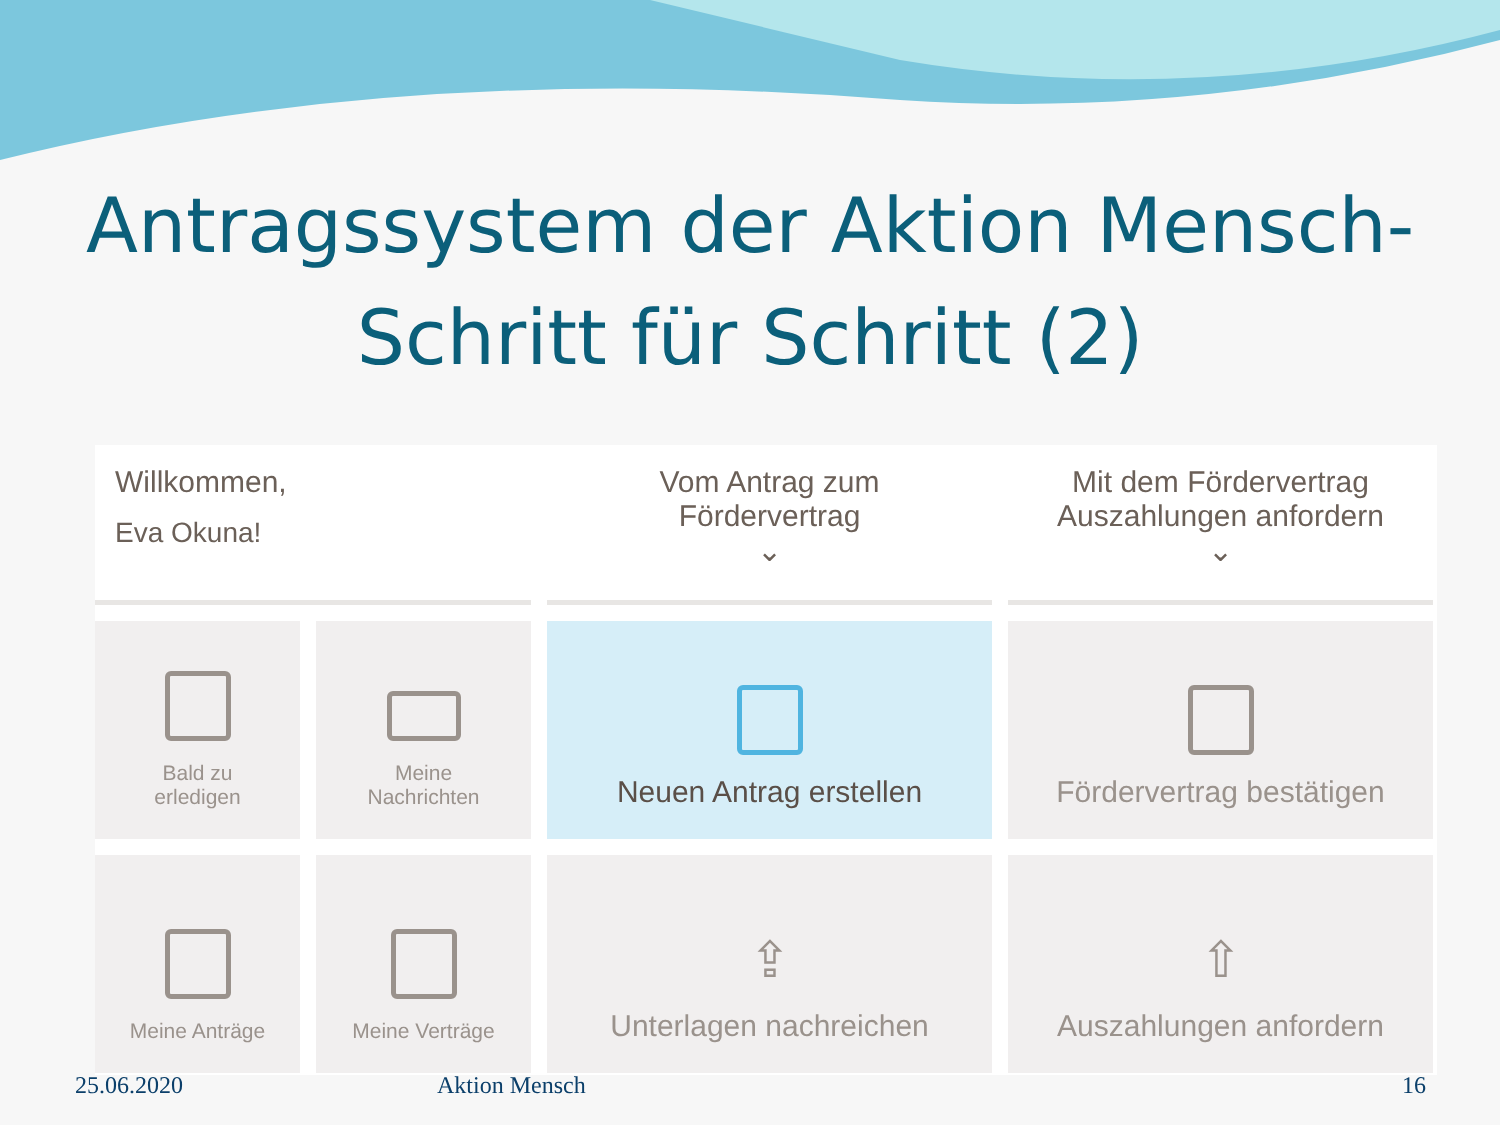Antragssystem der Aktion Mensch-
Schritt für Schritt (2)
Willkommen,
Eva Okuna!
Vom Antrag zum
Fördervertrag
⌄
Mit dem Fördervertrag
Auszahlungen anfordern
⌄
Bald zu
erledigen
Meine
Nachrichten
Neuen Antrag erstellen
Fördervertrag bestätigen
Meine Anträge
Meine Verträge
⇪
Unterlagen nachreichen
⇧
Auszahlungen anfordern
25.06.2020 Aktion Mensch 16